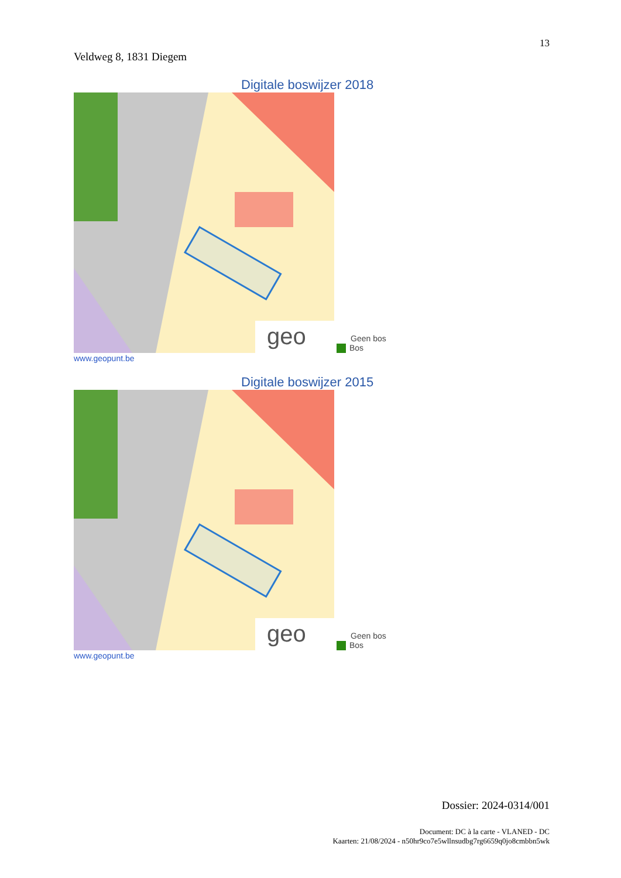13
Veldweg 8, 1831 Diegem
Digitale boswijzer 2018
geo
Geen bos
Bos
www.geopunt.be
Digitale boswijzer 2015
geo
Geen bos
Bos
www.geopunt.be
Dossier: 2024-0314/001
Document: DC à la carte - VLANED - DC
Kaarten: 21/08/2024 - n50hr9co7e5wllnsudbg7rg6659q0jo8cmbbn5wk